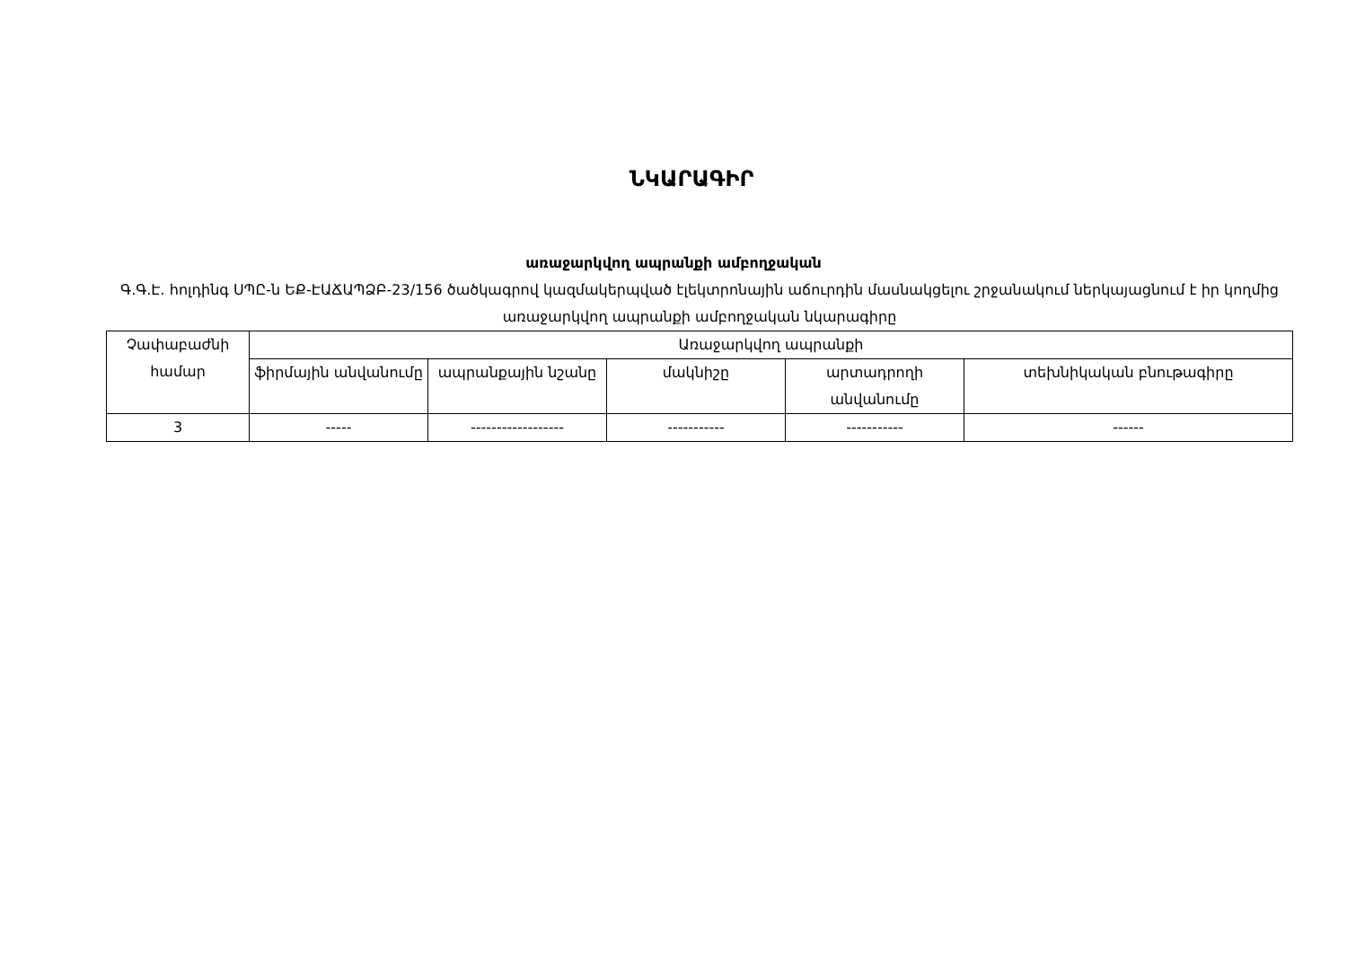ՆԿԱՐԱԳԻՐ
առաջարկվող ապրանքի ամբողջական
Գ.Գ.Է. հոլդինգ ՍՊԸ-ն ԵՔ-ԷԱՃԱՊՁԲ-23/156 ծածկագրով կազմակերպված էլեկտրոնային աճուրդին մասնակցելու շրջանակում ներկայացնում է իր կողմից առաջարկվող ապրանքի ամբողջական նկարագիրը
| Չափաբաժնի համար | Առաջարկվող ապրանքի | | | | |
| --- | --- | --- | --- | --- | --- |
| | ֆիրմային անվանումը | ապրանքային նշանը | մակնիշը | արտադրողի անվանումը | տեխնիկական բնութագիրը |
| 3 | ----- | ------------------ | ----------- | ----------- | ------ |